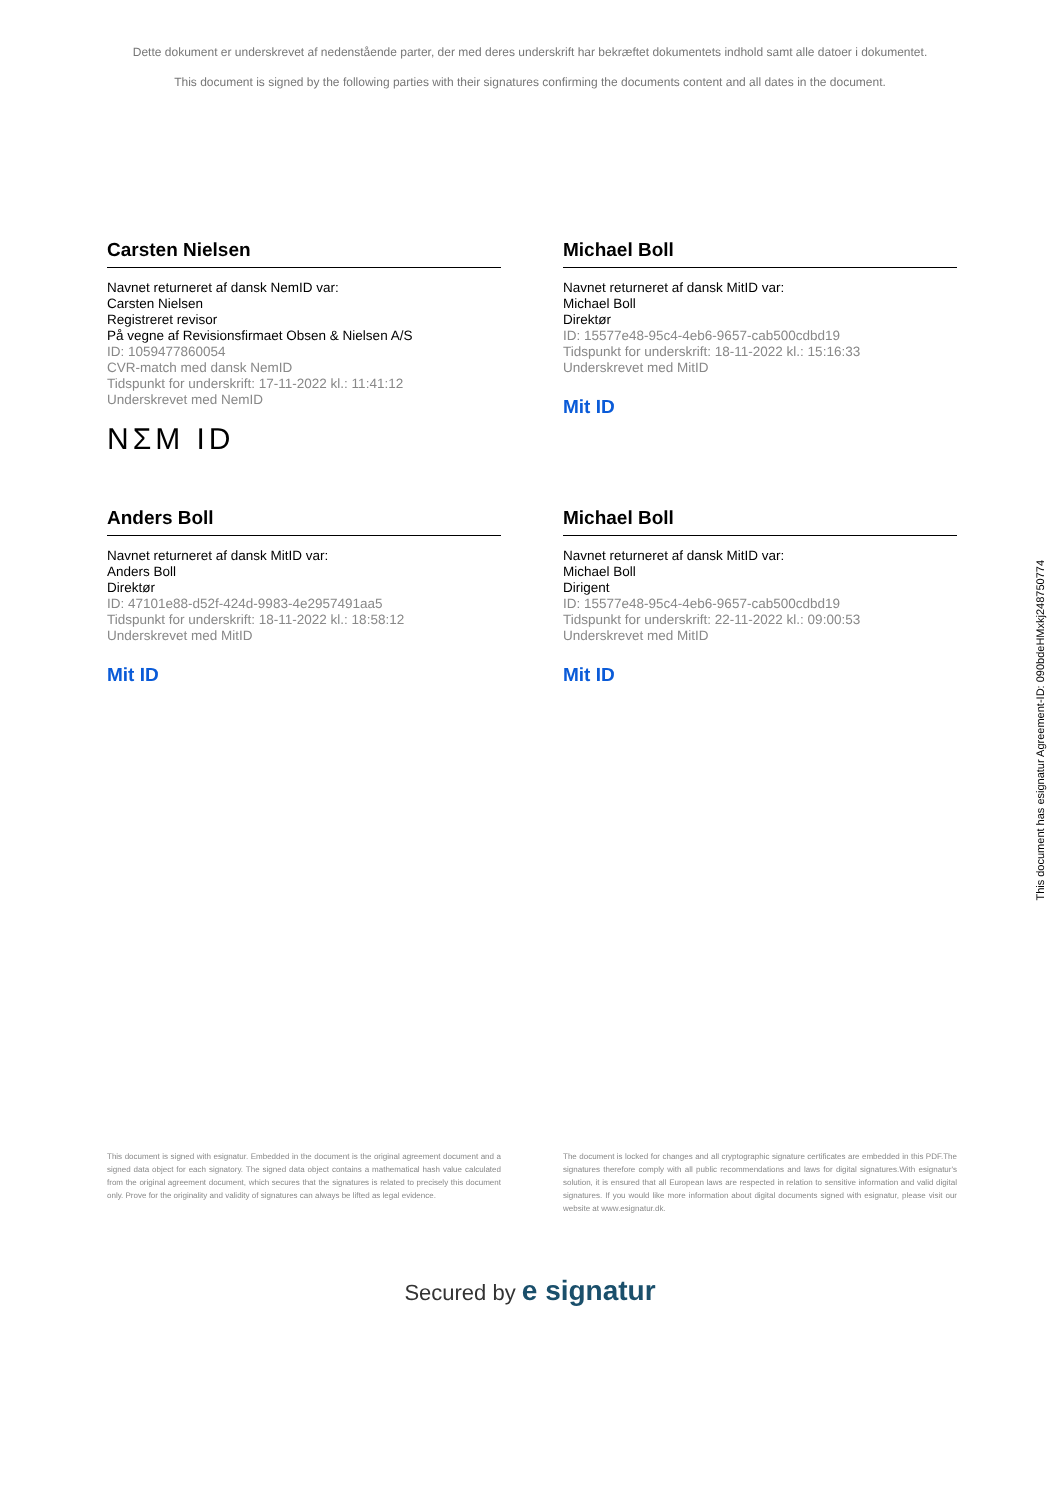Dette dokument er underskrevet af nedenstående parter, der med deres underskrift har bekræftet dokumentets indhold samt alle datoer i dokumentet.
This document is signed by the following parties with their signatures confirming the documents content and all dates in the document.
Carsten Nielsen
Navnet returneret af dansk NemID var:
Carsten Nielsen
Registreret revisor
På vegne af Revisionsfirmaet Obsen & Nielsen A/S
ID: 1059477860054
CVR-match med dansk NemID
Tidspunkt for underskrift: 17-11-2022 kl.: 11:41:12
Underskrevet med NemID
NΣM ID
Michael Boll
Navnet returneret af dansk MitID var:
Michael Boll
Direktør
ID: 15577e48-95c4-4eb6-9657-cab500cdbd19
Tidspunkt for underskrift: 18-11-2022 kl.: 15:16:33
Underskrevet med MitID
Mit ID
Anders Boll
Navnet returneret af dansk MitID var:
Anders Boll
Direktør
ID: 47101e88-d52f-424d-9983-4e2957491aa5
Tidspunkt for underskrift: 18-11-2022 kl.: 18:58:12
Underskrevet med MitID
Mit ID
Michael Boll
Navnet returneret af dansk MitID var:
Michael Boll
Dirigent
ID: 15577e48-95c4-4eb6-9657-cab500cdbd19
Tidspunkt for underskrift: 22-11-2022 kl.: 09:00:53
Underskrevet med MitID
Mit ID
This document is signed with esignatur. Embedded in the document is the original agreement document and a signed data object for each signatory. The signed data object contains a mathematical hash value calculated from the original agreement document, which secures that the signatures is related to precisely this document only. Prove for the originality and validity of signatures can always be lifted as legal evidence.
The document is locked for changes and all cryptographic signature certificates are embedded in this PDF.The signatures therefore comply with all public recommendations and laws for digital signatures.With esignatur's solution, it is ensured that all European laws are respected in relation to sensitive information and valid digital signatures. If you would like more information about digital documents signed with esignatur, please visit our website at www.esignatur.dk.
Secured by e signatur
This document has esignatur Agreement-ID: 090bdeHMxkj248750774